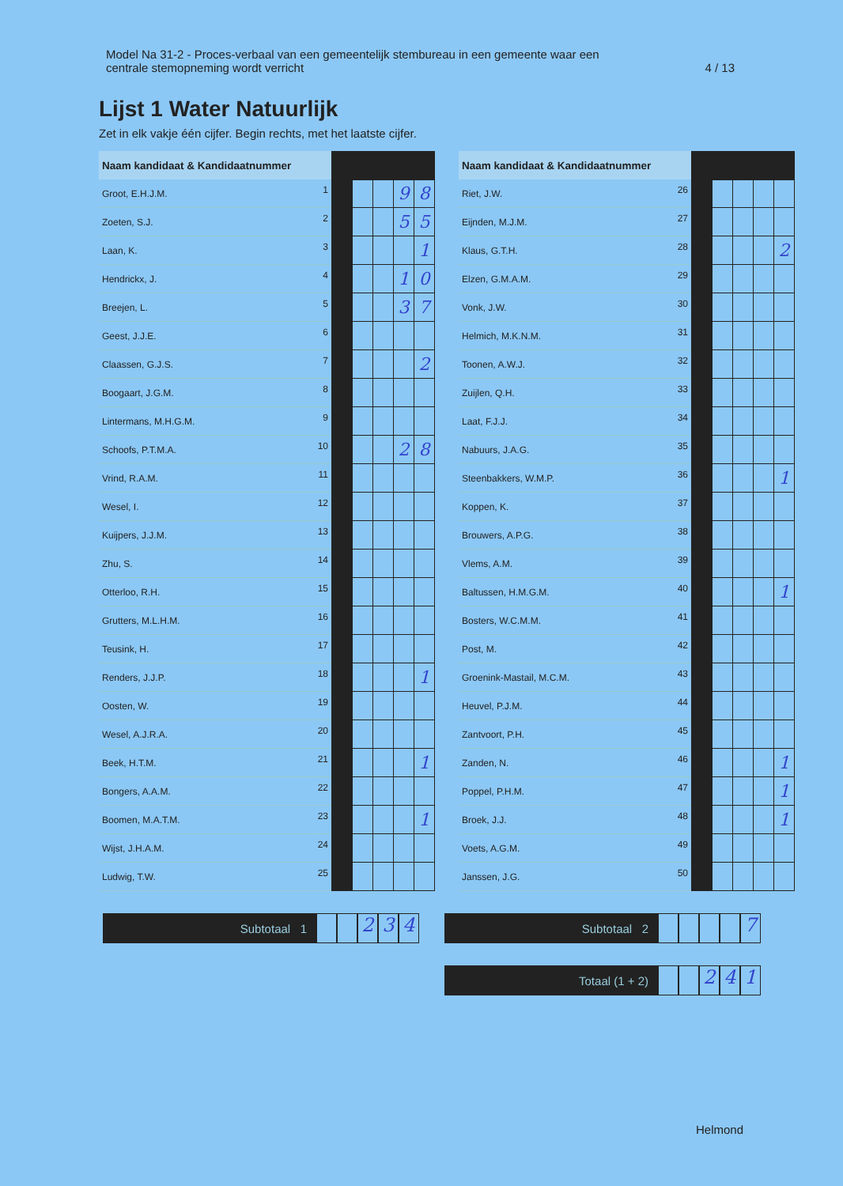Model Na 31-2 - Proces-verbaal van een gemeentelijk stembureau in een gemeente waar een
centrale stemopneming wordt verricht
4 / 13
Lijst 1 Water Natuurlijk
Zet in elk vakje één cijfer. Begin rechts, met het laatste cijfer.
| Naam kandidaat & Kandidaatnummer | | | | | | |
| --- | --- | --- | --- | --- | --- | --- |
| Groot, E.H.J.M. | 1 | | | | 9 | 8 |
| Zoeten, S.J. | 2 | | | | 5 | 5 |
| Laan, K. | 3 | | | | | 1 |
| Hendrickx, J. | 4 | | | | 1 | 0 |
| Breejen, L. | 5 | | | | 3 | 7 |
| Geest, J.J.E. | 6 | | | | | |
| Claassen, G.J.S. | 7 | | | | | 2 |
| Boogaart, J.G.M. | 8 | | | | | |
| Lintermans, M.H.G.M. | 9 | | | | | |
| Schoofs, P.T.M.A. | 10 | | | | 2 | 8 |
| Vrind, R.A.M. | 11 | | | | | |
| Wesel, I. | 12 | | | | | |
| Kuijpers, J.J.M. | 13 | | | | | |
| Zhu, S. | 14 | | | | | |
| Otterloo, R.H. | 15 | | | | | |
| Grutters, M.L.H.M. | 16 | | | | | |
| Teusink, H. | 17 | | | | | |
| Renders, J.J.P. | 18 | | | | | 1 |
| Oosten, W. | 19 | | | | | |
| Wesel, A.J.R.A. | 20 | | | | | |
| Beek, H.T.M. | 21 | | | | | 1 |
| Bongers, A.A.M. | 22 | | | | | |
| Boomen, M.A.T.M. | 23 | | | | | 1 |
| Wijst, J.H.A.M. | 24 | | | | | |
| Ludwig, T.W. | 25 | | | | | |
| Naam kandidaat & Kandidaatnummer | | | | | | |
| --- | --- | --- | --- | --- | --- | --- |
| Riet, J.W. | 26 | | | | | |
| Eijnden, M.J.M. | 27 | | | | | |
| Klaus, G.T.H. | 28 | | | | | 2 |
| Elzen, G.M.A.M. | 29 | | | | | |
| Vonk, J.W. | 30 | | | | | |
| Helmich, M.K.N.M. | 31 | | | | | |
| Toonen, A.W.J. | 32 | | | | | |
| Zuijlen, Q.H. | 33 | | | | | |
| Laat, F.J.J. | 34 | | | | | |
| Nabuurs, J.A.G. | 35 | | | | | |
| Steenbakkers, W.M.P. | 36 | | | | | 1 |
| Koppen, K. | 37 | | | | | |
| Brouwers, A.P.G. | 38 | | | | | |
| Vlems, A.M. | 39 | | | | | |
| Baltussen, H.M.G.M. | 40 | | | | | 1 |
| Bosters, W.C.M.M. | 41 | | | | | |
| Post, M. | 42 | | | | | |
| Groenink-Mastail, M.C.M. | 43 | | | | | |
| Heuvel, P.J.M. | 44 | | | | | |
| Zantvoort, P.H. | 45 | | | | | |
| Zanden, N. | 46 | | | | | 1 |
| Poppel, P.H.M. | 47 | | | | | 1 |
| Broek, J.J. | 48 | | | | | 1 |
| Voets, A.G.M. | 49 | | | | | |
| Janssen, J.G. | 50 | | | | | |
Subtotaal 1
234
Subtotaal 2
7
Totaal (1 + 2)
241
Helmond